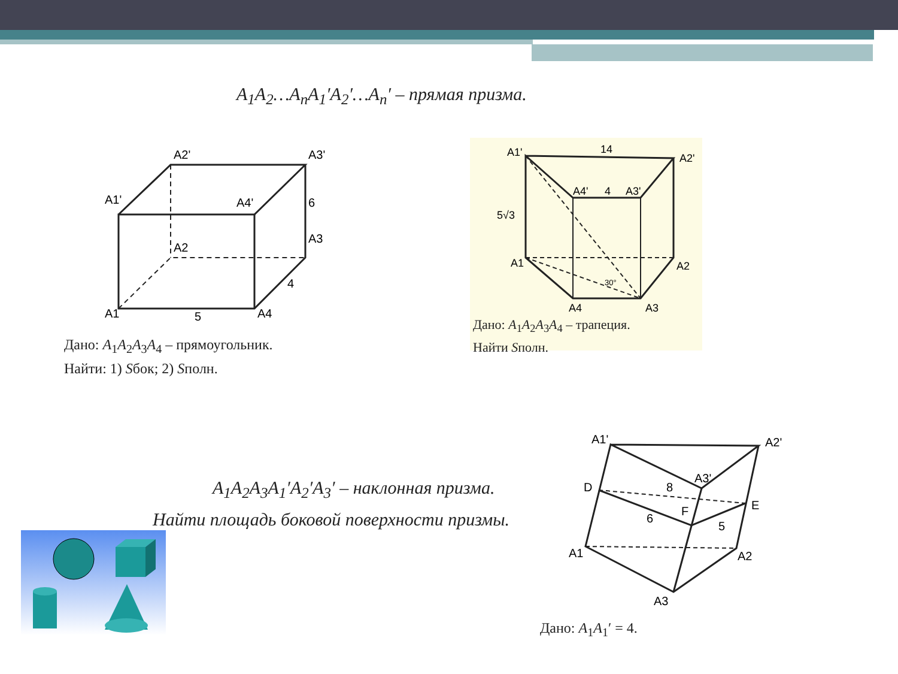A<sub>1</sub>A<sub>2</sub>…A<sub>n</sub>A<sub>1</sub>′A<sub>2</sub>′…A<sub>n</sub>′ – прямая призма.
A1'
A2'
A3'
A4'
6
A2
A3
4
A1
5
A4
Дано: A<sub>1</sub>A<sub>2</sub>A<sub>3</sub>A<sub>4</sub> – прямоугольник.
Найти: 1) Sбок; 2) Sполн.
A1'
14
A2'
A4'
4
A3'
5√3
A1
A2
30°
A4
A3
Дано: A<sub>1</sub>A<sub>2</sub>A<sub>3</sub>A<sub>4</sub> – трапеция.
Найти Sполн.
A<sub>1</sub>A<sub>2</sub>A<sub>3</sub>A<sub>1</sub>′A<sub>2</sub>′A<sub>3</sub>′ – наклонная призма.
Найти площадь боковой поверхности призмы.
A1'
A2'
A3'
D
8
E
F
6
5
A1
A2
A3
Дано: A<sub>1</sub>A<sub>1</sub>′ = 4.